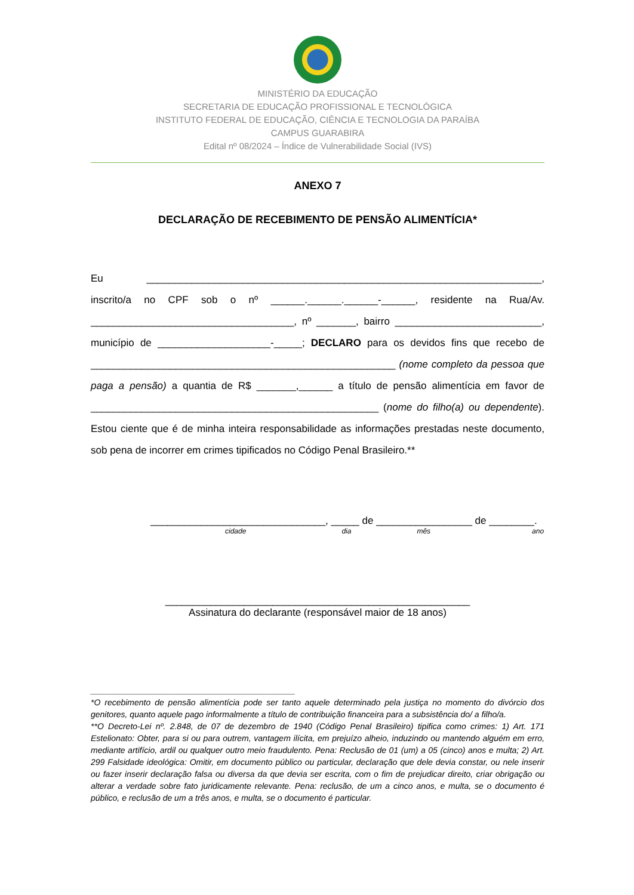MINISTÉRIO DA EDUCAÇÃO
SECRETARIA DE EDUCAÇÃO PROFISSIONAL E TECNOLÓGICA
INSTITUTO FEDERAL DE EDUCAÇÃO, CIÊNCIA E TECNOLOGIA DA PARAÍBA
CAMPUS GUARABIRA
Edital nº 08/2024 – Índice de Vulnerabilidade Social (IVS)
ANEXO 7
DECLARAÇÃO DE RECEBIMENTO DE PENSÃO ALIMENTÍCIA*
Eu ______________________________________________________________________, inscrito/a no CPF sob o nº ______.______.______-______, residente na Rua/Av. ____________________________________, nº _______, bairro __________________________, município de ____________________-_____; DECLARO para os devidos fins que recebo de ______________________________________________________ (nome completo da pessoa que paga a pensão) a quantia de R$ _______,______ a título de pensão alimentícia em favor de ___________________________________________________ (nome do filho(a) ou dependente). Estou ciente que é de minha inteira responsabilidade as informações prestadas neste documento, sob pena de incorrer em crimes tipificados no Código Penal Brasileiro.**
_______________________________, _____ de _________________ de ________.
cidade dia mês ano
______________________________________________________
Assinatura do declarante (responsável maior de 18 anos)
____________________________________________
*O recebimento de pensão alimentícia pode ser tanto aquele determinado pela justiça no momento do divórcio dos genitores, quanto aquele pago informalmente a título de contribuição financeira para a subsistência do/ a filho/a.
**O Decreto-Lei nº. 2.848, de 07 de dezembro de 1940 (Código Penal Brasileiro) tipifica como crimes: 1) Art. 171 Estelionato: Obter, para si ou para outrem, vantagem ilícita, em prejuízo alheio, induzindo ou mantendo alguém em erro, mediante artifício, ardil ou qualquer outro meio fraudulento. Pena: Reclusão de 01 (um) a 05 (cinco) anos e multa; 2) Art. 299 Falsidade ideológica: Omitir, em documento público ou particular, declaração que dele devia constar, ou nele inserir ou fazer inserir declaração falsa ou diversa da que devia ser escrita, com o fim de prejudicar direito, criar obrigação ou alterar a verdade sobre fato juridicamente relevante. Pena: reclusão, de um a cinco anos, e multa, se o documento é público, e reclusão de um a três anos, e multa, se o documento é particular.